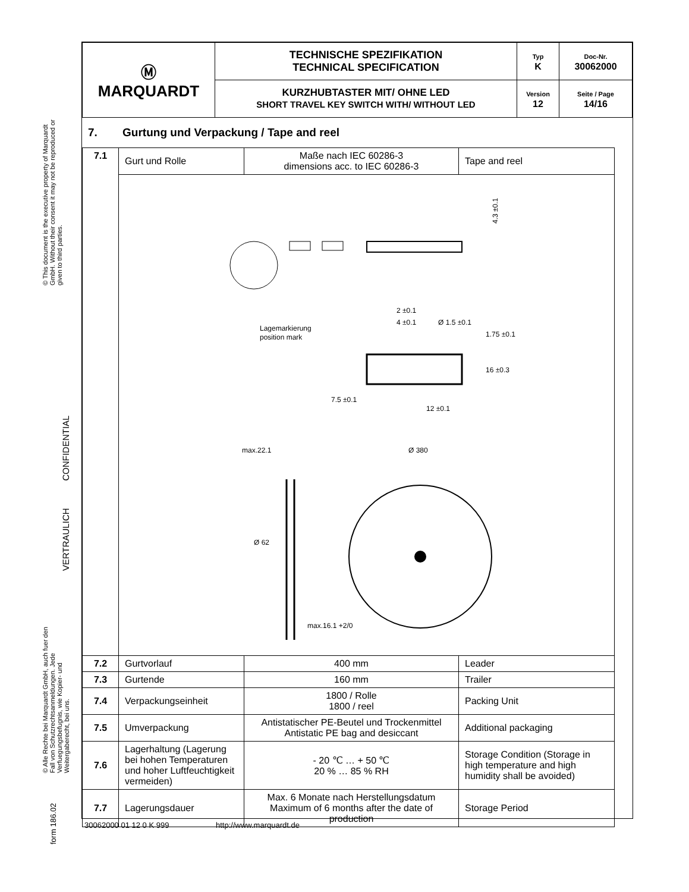© This document is the executive property of Marquardt GmbH. Without their consent it may not be reproduced or given to third parties.
VERTRAULICH CONFIDENTIAL
© Alle Rechte bei Marquardt GmbH, auch fuer den Fall von Schutzrechtsanmeldungen. Jede Verfuegungsbefugnis, wie Kopier- und Weitergaberecht, bei uns.
form 186.02
| Ⓜ MARQUARDT | TECHNISCHE SPEZIFIKATION TECHNICAL SPECIFICATION | Typ K | Doc-Nr. 30062000 |
| | KURZHUBTASTER MIT/ OHNE LED SHORT TRAVEL KEY SWITCH WITH/ WITHOUT LED | Version 12 | Seite / Page 14/16 |
7. Gurtung und Verpackung / Tape and reel
| 7.1 | Gurt und Rolle | Maße nach IEC 60286-3 dimensions acc. to IEC 60286-3 | Tape and reel |
| | 4.3 ±0.1 Lagemarkierung position mark 2 ±0.1 4 ±0.1 Ø 1.5 ±0.1 12 ±0.1 16 ±0.3 1.75 ±0.1 7.5 ±0.1 max.22.1 Ø 380 Ø 62 max.16.1 +2/0 | | |
| 7.2 | Gurtvorlauf | 400 mm | Leader |
| 7.3 | Gurtende | 160 mm | Trailer |
| 7.4 | Verpackungseinheit | 1800 / Rolle 1800 / reel | Packing Unit |
| 7.5 | Umverpackung | Antistatischer PE-Beutel und Trockenmittel Antistatic PE bag and desiccant | Additional packaging |
| 7.6 | Lagerhaltung (Lagerung bei hohen Temperaturen und hoher Luftfeuchtigkeit vermeiden) | - 20 ℃ … + 50 ℃ 20 % … 85 % RH | Storage Condition (Storage in high temperature and high humidity shall be avoided) |
| 7.7 | Lagerungsdauer | Max. 6 Monate nach Herstellungsdatum Maximum of 6 months after the date of production | Storage Period |
30062000 01 12 0 K 999 http://www.marquardt.de